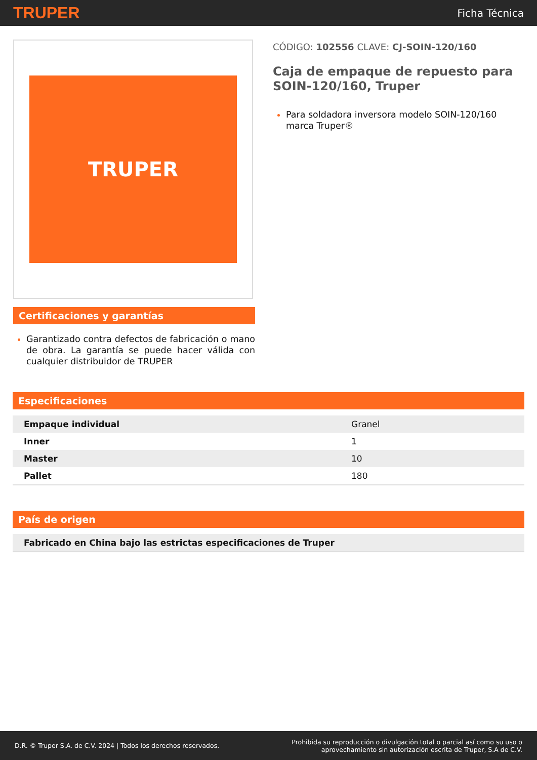TRUPER
Ficha Técnica
TRUPER
Certificaciones y garantías
Garantizado contra defectos de fabricación o mano de obra. La garantía se puede hacer válida con cualquier distribuidor de TRUPER
CÓDIGO: 102556 CLAVE: CJ-SOIN-120/160
Caja de empaque de repuesto para SOIN-120/160, Truper
Para soldadora inversora modelo SOIN-120/160 marca Truper®
Especificaciones
| Empaque individual | Granel |
| Inner | 1 |
| Master | 10 |
| Pallet | 180 |
País de origen
| Fabricado en China bajo las estrictas especificaciones de Truper |
D.R. © Truper S.A. de C.V. 2024 | Todos los derechos reservados.
Prohibida su reproducción o divulgación total o parcial así como su uso o
aprovechamiento sin autorización escrita de Truper, S.A de C.V.